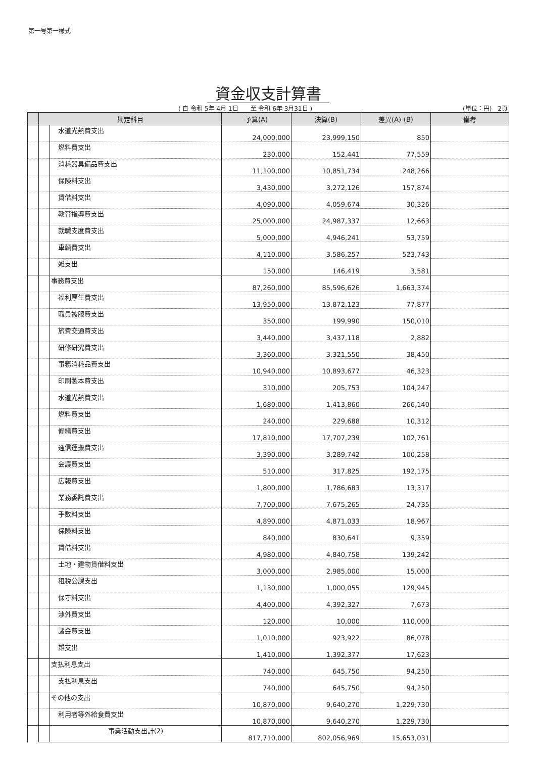第一号第一様式
資金収支計算書
( 自 令和 5年 4月 1日　　至 令和 6年 3月31日 )
(単位：円)　2頁
| | 勘定科目 | | 予算(A) | 決算(B) | 差異(A)-(B) | 備考 |
| --- | --- | --- | --- | --- | --- | --- |
| | | 水道光熱費支出 | 24,000,000 | 23,999,150 | 850 | |
| | | 燃料費支出 | 230,000 | 152,441 | 77,559 | |
| | | 消耗器具備品費支出 | 11,100,000 | 10,851,734 | 248,266 | |
| | | 保険料支出 | 3,430,000 | 3,272,126 | 157,874 | |
| | | 賃借料支出 | 4,090,000 | 4,059,674 | 30,326 | |
| | | 教育指導費支出 | 25,000,000 | 24,987,337 | 12,663 | |
| | | 就職支度費支出 | 5,000,000 | 4,946,241 | 53,759 | |
| | | 車輌費支出 | 4,110,000 | 3,586,257 | 523,743 | |
| | | 雑支出 | 150,000 | 146,419 | 3,581 | |
| | | 事務費支出 | 87,260,000 | 85,596,626 | 1,663,374 | |
| | | 福利厚生費支出 | 13,950,000 | 13,872,123 | 77,877 | |
| | | 職員被服費支出 | 350,000 | 199,990 | 150,010 | |
| | | 旅費交通費支出 | 3,440,000 | 3,437,118 | 2,882 | |
| | | 研修研究費支出 | 3,360,000 | 3,321,550 | 38,450 | |
| | | 事務消耗品費支出 | 10,940,000 | 10,893,677 | 46,323 | |
| | | 印刷製本費支出 | 310,000 | 205,753 | 104,247 | |
| | | 水道光熱費支出 | 1,680,000 | 1,413,860 | 266,140 | |
| | | 燃料費支出 | 240,000 | 229,688 | 10,312 | |
| | | 修繕費支出 | 17,810,000 | 17,707,239 | 102,761 | |
| | | 通信運搬費支出 | 3,390,000 | 3,289,742 | 100,258 | |
| | | 会議費支出 | 510,000 | 317,825 | 192,175 | |
| | | 広報費支出 | 1,800,000 | 1,786,683 | 13,317 | |
| | | 業務委託費支出 | 7,700,000 | 7,675,265 | 24,735 | |
| | | 手数料支出 | 4,890,000 | 4,871,033 | 18,967 | |
| | | 保険料支出 | 840,000 | 830,641 | 9,359 | |
| | | 賃借料支出 | 4,980,000 | 4,840,758 | 139,242 | |
| | | 土地・建物賃借料支出 | 3,000,000 | 2,985,000 | 15,000 | |
| | | 租税公課支出 | 1,130,000 | 1,000,055 | 129,945 | |
| | | 保守料支出 | 4,400,000 | 4,392,327 | 7,673 | |
| | | 渉外費支出 | 120,000 | 10,000 | 110,000 | |
| | | 諸会費支出 | 1,010,000 | 923,922 | 86,078 | |
| | | 雑支出 | 1,410,000 | 1,392,377 | 17,623 | |
| | | 支払利息支出 | 740,000 | 645,750 | 94,250 | |
| | | 支払利息支出 | 740,000 | 645,750 | 94,250 | |
| | | その他の支出 | 10,870,000 | 9,640,270 | 1,229,730 | |
| | | 利用者等外給食費支出 | 10,870,000 | 9,640,270 | 1,229,730 | |
| | | 事業活動支出計(2) | 817,710,000 | 802,056,969 | 15,653,031 | |